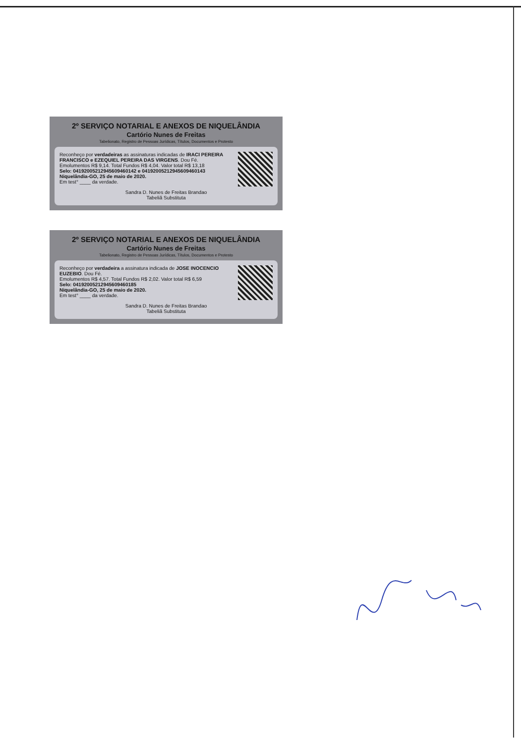2º SERVIÇO NOTARIAL E ANEXOS DE NIQUELÂNDIA
Cartório Nunes de Freitas
Tabelionato, Registro de Pessoas Jurídicas, Títulos, Documentos e Protesto
Reconheço por verdadeiras as assinaturas indicadas de IRACI PEREIRA FRANCISCO e EZEQUIEL PEREIRA DAS VIRGENS. Dou Fé.
Emolumentos R$ 9,14. Total Fundos R$ 4,04. Valor total R$ 13,18
Selo: 04192005212945609460142 e 04192005212945609460143
Niquelândia-GO, 25 de maio de 2020.
Em test° ____ da verdade.
Sandra D. Nunes de Freitas Brandao
Tabeliã Substituta
2º SERVIÇO NOTARIAL E ANEXOS DE NIQUELÂNDIA
Cartório Nunes de Freitas
Tabelionato, Registro de Pessoas Jurídicas, Títulos, Documentos e Protesto
Reconheço por verdadeira a assinatura indicada de JOSE INOCENCIO EUZEBIO. Dou Fé.
Emolumentos R$ 4,57. Total Fundos R$ 2,02. Valor total R$ 6,59
Selo: 04192005212945609460185
Niquelândia-GO, 25 de maio de 2020.
Em test° ____ da verdade.
Sandra D. Nunes de Freitas Brandao
Tabeliã Substituta